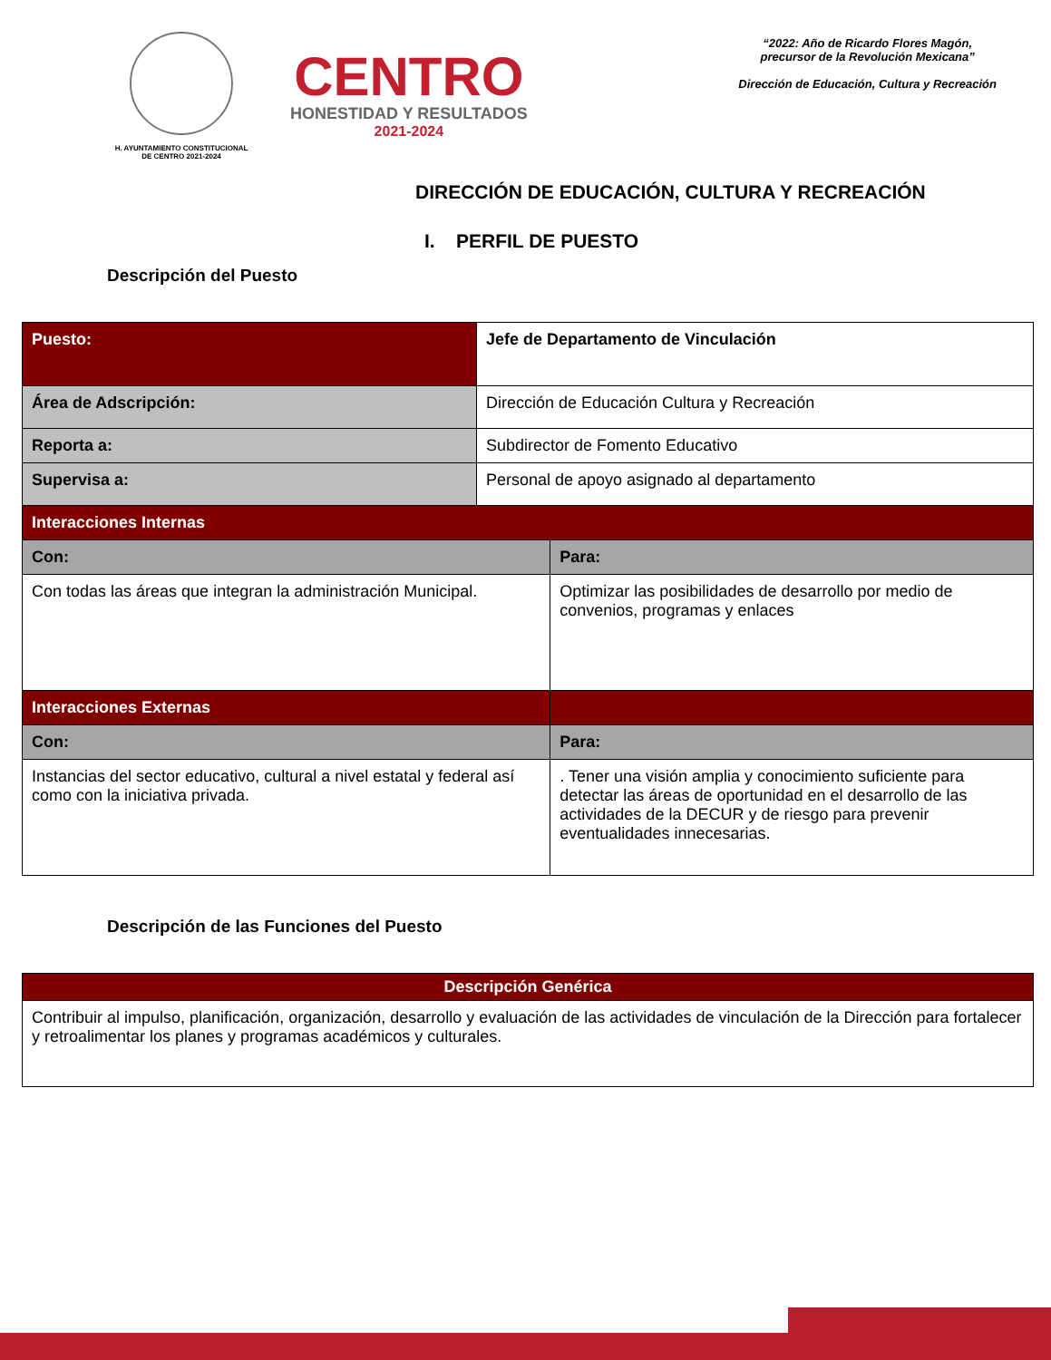H. AYUNTAMIENTO CONSTITUCIONAL
DE CENTRO 2021-2024
CENTRO
HONESTIDAD Y RESULTADOS
2021-2024
“2022: Año de Ricardo Flores Magón,
precursor de la Revolución Mexicana”
Dirección de Educación, Cultura y Recreación
DIRECCIÓN DE EDUCACIÓN, CULTURA Y RECREACIÓN
I. PERFIL DE PUESTO
Descripción del Puesto
| Puesto: | Jefe de Departamento de Vinculación | |
| Área de Adscripción: | Dirección de Educación Cultura y Recreación | |
| Reporta a: | Subdirector de Fomento Educativo | |
| Supervisa a: | Personal de apoyo asignado al departamento | |
| Interacciones Internas | | |
| Con: | | Para: |
| Con todas las áreas que integran la administración Municipal. | | Optimizar las posibilidades de desarrollo por medio de convenios, programas y enlaces |
| Interacciones Externas | | |
| Con: | | Para: |
| Instancias del sector educativo, cultural a nivel estatal y federal así como con la iniciativa privada. | | . Tener una visión amplia y conocimiento suficiente para detectar las áreas de oportunidad en el desarrollo de las actividades de la DECUR y de riesgo para prevenir eventualidades innecesarias. |
Descripción de las Funciones del Puesto
| Descripción Genérica |
| Contribuir al impulso, planificación, organización, desarrollo y evaluación de las actividades de vinculación de la Dirección para fortalecer y retroalimentar los planes y programas académicos y culturales. |